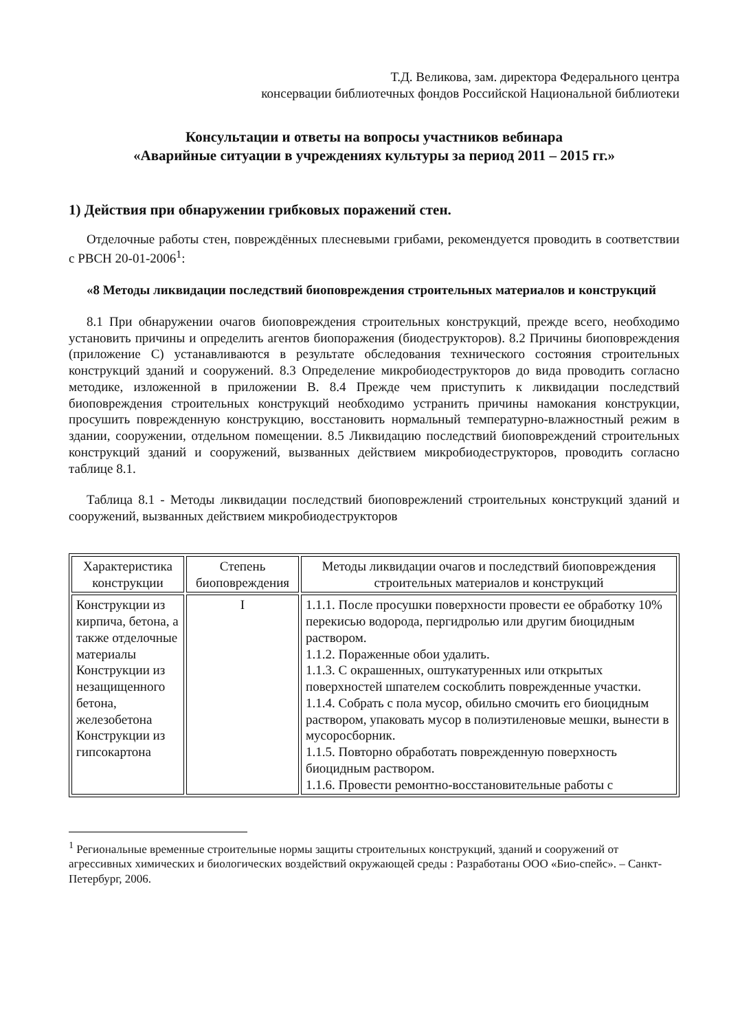Т.Д. Великова, зам. директора Федерального центра
консервации библиотечных фондов Российской Национальной библиотеки
Консультации и ответы на вопросы участников вебинара
«Аварийные ситуации в учреждениях культуры за период 2011 – 2015 гг.»
1) Действия при обнаружении грибковых поражений стен.
Отделочные работы стен, повреждённых плесневыми грибами, рекомендуется проводить в соответствии с РВСН 20-01-2006<sup>1</sup>:
«8 Методы ликвидации последствий биоповреждения строительных материалов и конструкций
8.1 При обнаружении очагов биоповреждения строительных конструкций, прежде всего, необходимо установить причины и определить агентов биопоражения (биодеструкторов). 8.2 Причины биоповреждения (приложение С) устанавливаются в результате обследования технического состояния строительных конструкций зданий и сооружений. 8.3 Определение микробиодеструкторов до вида проводить согласно методике, изложенной в приложении В. 8.4 Прежде чем приступить к ликвидации последствий биоповреждения строительных конструкций необходимо устранить причины намокания конструкции, просушить поврежденную конструкцию, восстановить нормальный температурно-влажностный режим в здании, сооружении, отдельном помещении. 8.5 Ликвидацию последствий биоповреждений строительных конструкций зданий и сооружений, вызванных действием микробиодеструкторов, проводить согласно таблице 8.1.
Таблица 8.1 - Методы ликвидации последствий биоповрежлений строительных конструкций зданий и сооружений, вызванных действием микробиодеструкторов
| Характеристика конструкции | Степень биоповреждения | Методы ликвидации очагов и последствий биоповреждения строительных материалов и конструкций |
| Конструкции из кирпича, бетона, а также отделочные материалы Конструкции из незащищенного бетона, железобетона Конструкции из гипсокартона | I | 1.1.1. После просушки поверхности провести ее обработку 10% перекисью водорода, пергидролью или другим биоцидным раствором. 1.1.2. Пораженные обои удалить. 1.1.3. С окрашенных, оштукатуренных или открытых поверхностей шпателем соскоблить поврежденные участки. 1.1.4. Собрать с пола мусор, обильно смочить его биоцидным раствором, упаковать мусор в полиэтиленовые мешки, вынести в мусоросборник. 1.1.5. Повторно обработать поврежденную поверхность биоцидным раствором. 1.1.6. Провести ремонтно-восстановительные работы с |
<sup>1</sup> Региональные временные строительные нормы защиты строительных конструкций, зданий и сооружений от агрессивных химических и биологических воздействий окружающей среды : Разработаны ООО «Био-спейс». – Санкт-Петербург, 2006.